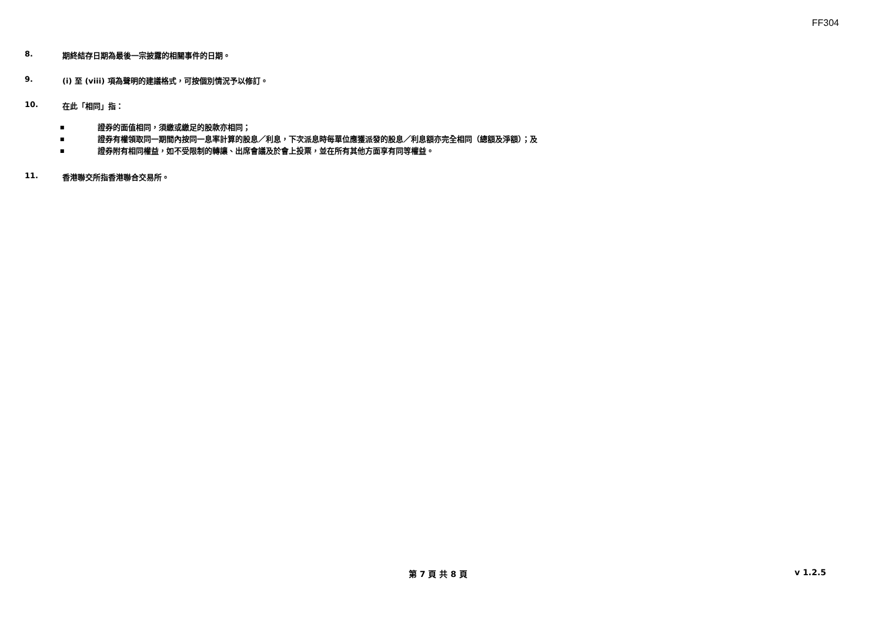FF304
8. 期終結存日期為最後一宗披露的相關事件的日期。
9. (i) 至 (viii) 項為聲明的建議格式，可按個別情況予以修訂。
10. 在此「相同」指：
■ 證券的面值相同，須繳或繳足的股款亦相同；
■ 證券有權領取同一期間內按同一息率計算的股息／利息，下次派息時每單位應獲派發的股息／利息額亦完全相同（總額及淨額）；及
■ 證券附有相同權益，如不受限制的轉讓、出席會議及於會上投票，並在所有其他方面享有同等權益。
11. 香港聯交所指香港聯合交易所。
第 7 頁 共 8 頁 v 1.2.5